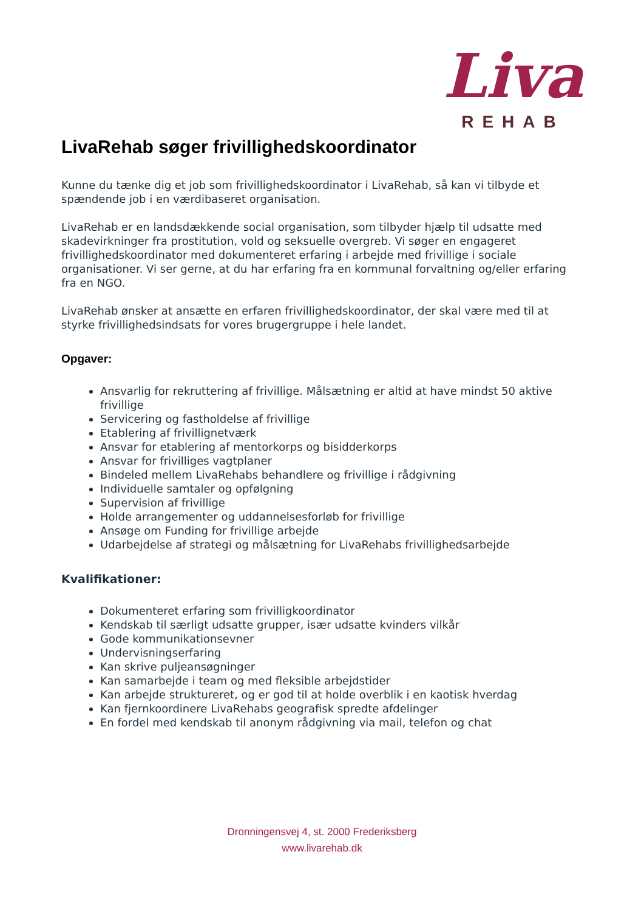Liva
REHAB
LivaRehab søger frivillighedskoordinator
Kunne du tænke dig et job som frivillighedskoordinator i LivaRehab, så kan vi tilbyde et spændende job i en værdibaseret organisation.
LivaRehab er en landsdækkende social organisation, som tilbyder hjælp til udsatte med skadevirkninger fra prostitution, vold og seksuelle overgreb. Vi søger en engageret frivillighedskoordinator med dokumenteret erfaring i arbejde med frivillige i sociale organisationer. Vi ser gerne, at du har erfaring fra en kommunal forvaltning og/eller erfaring fra en NGO.
LivaRehab ønsker at ansætte en erfaren frivillighedskoordinator, der skal være med til at styrke frivillighedsindsats for vores brugergruppe i hele landet.
Opgaver:
Ansvarlig for rekruttering af frivillige. Målsætning er altid at have mindst 50 aktive frivillige
Servicering og fastholdelse af frivillige
Etablering af frivillignetværk
Ansvar for etablering af mentorkorps og bisidderkorps
Ansvar for frivilliges vagtplaner
Bindeled mellem LivaRehabs behandlere og frivillige i rådgivning
Individuelle samtaler og opfølgning
Supervision af frivillige
Holde arrangementer og uddannelsesforløb for frivillige
Ansøge om Funding for frivillige arbejde
Udarbejdelse af strategi og målsætning for LivaRehabs frivillighedsarbejde
Kvalifikationer:
Dokumenteret erfaring som frivilligkoordinator
Kendskab til særligt udsatte grupper, især udsatte kvinders vilkår
Gode kommunikationsevner
Undervisningserfaring
Kan skrive puljeansøgninger
Kan samarbejde i team og med fleksible arbejdstider
Kan arbejde struktureret, og er god til at holde overblik i en kaotisk hverdag
Kan fjernkoordinere LivaRehabs geografisk spredte afdelinger
En fordel med kendskab til anonym rådgivning via mail, telefon og chat
Dronningensvej 4, st. 2000 Frederiksberg
www.livarehab.dk